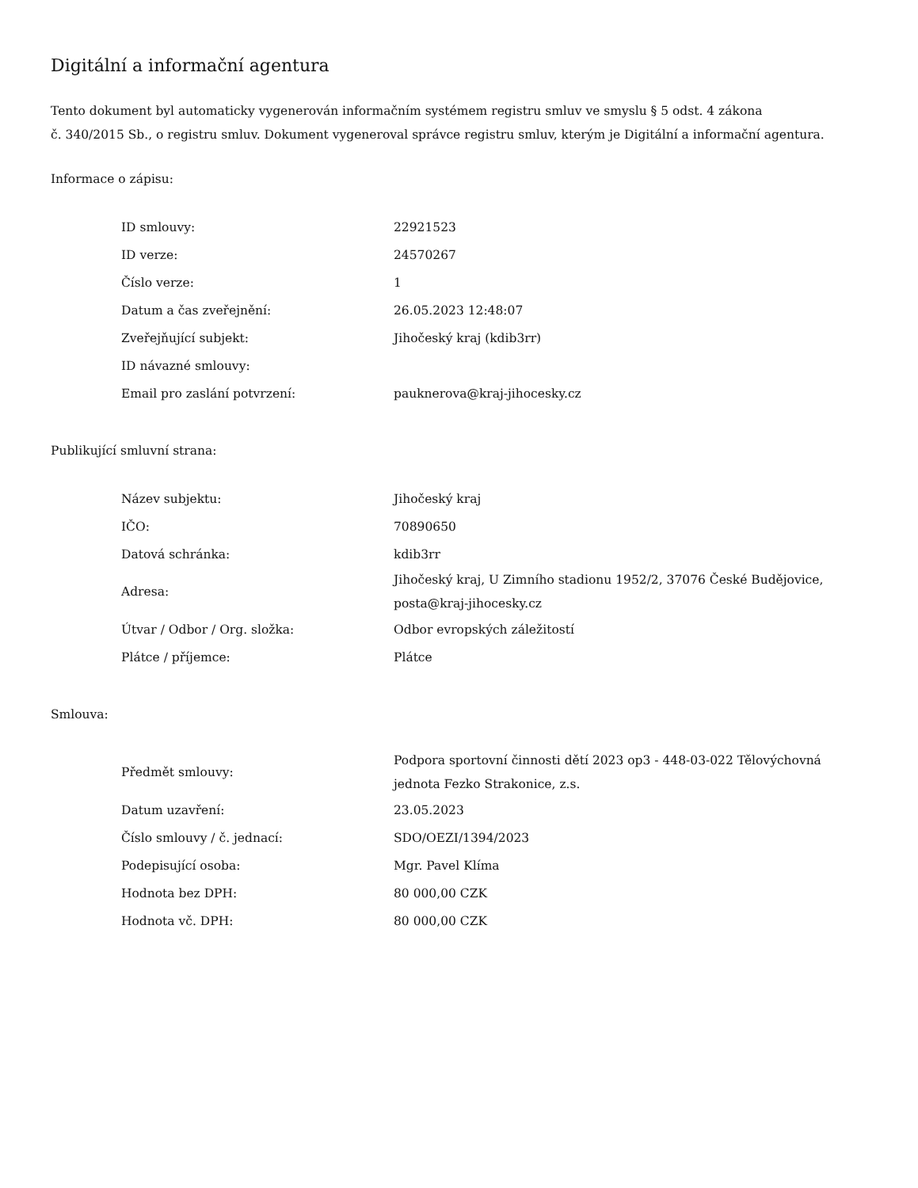Digitální a informační agentura
Tento dokument byl automaticky vygenerován informačním systémem registru smluv ve smyslu § 5 odst. 4 zákona
č. 340/2015 Sb., o registru smluv. Dokument vygeneroval správce registru smluv, kterým je Digitální a informační agentura.
Informace o zápisu:
| ID smlouvy: | 22921523 |
| ID verze: | 24570267 |
| Číslo verze: | 1 |
| Datum a čas zveřejnění: | 26.05.2023 12:48:07 |
| Zveřejňující subjekt: | Jihočeský kraj (kdib3rr) |
| ID návazné smlouvy: | |
| Email pro zaslání potvrzení: | pauknerova@kraj-jihocesky.cz |
Publikující smluvní strana:
| Název subjektu: | Jihočeský kraj |
| IČO: | 70890650 |
| Datová schránka: | kdib3rr |
| Adresa: | Jihočeský kraj, U Zimního stadionu 1952/2, 37076 České Budějovice, posta@kraj-jihocesky.cz |
| Útvar / Odbor / Org. složka: | Odbor evropských záležitostí |
| Plátce / příjemce: | Plátce |
Smlouva:
| Předmět smlouvy: | Podpora sportovní činnosti dětí 2023 op3 - 448-03-022 Tělovýchovná jednota Fezko Strakonice, z.s. |
| Datum uzavření: | 23.05.2023 |
| Číslo smlouvy / č. jednací: | SDO/OEZI/1394/2023 |
| Podepisující osoba: | Mgr. Pavel Klíma |
| Hodnota bez DPH: | 80 000,00 CZK |
| Hodnota vč. DPH: | 80 000,00 CZK |